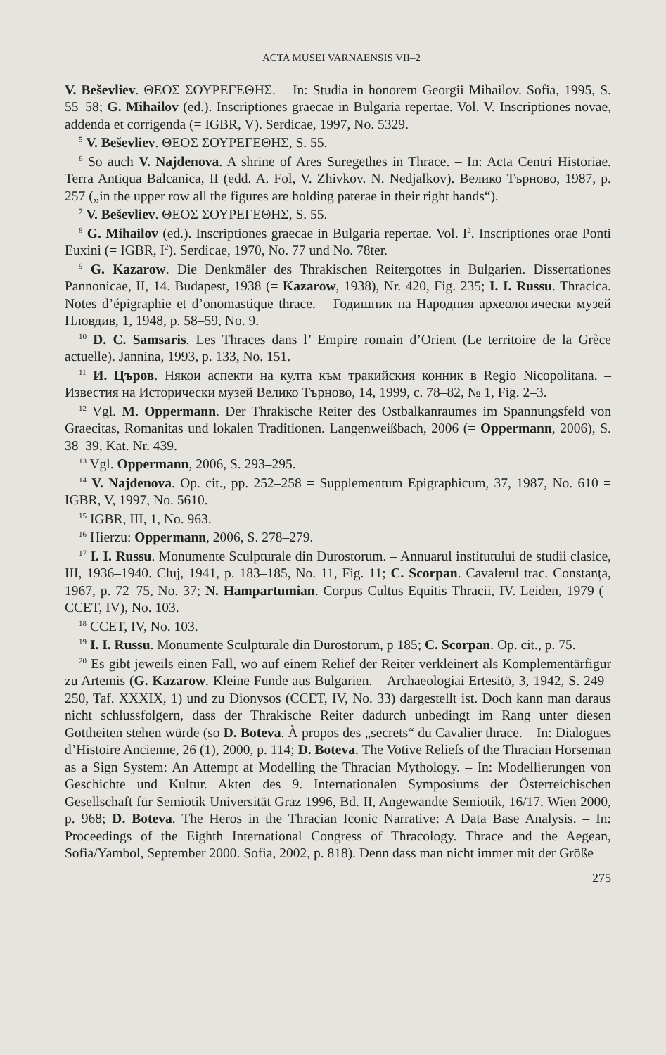ACTA MUSEI VARNAENSIS VII–2
V. Beševliev. ΘΕΟΣ ΣΟΥΡΕΓΕΘΗΣ. – In: Studia in honorem Georgii Mihailov. Sofia, 1995, S. 55–58; G. Mihailov (ed.). Inscriptiones graecae in Bulgaria repertae. Vol. V. Inscriptiones novae, addenda et corrigenda (= IGBR, V). Serdicae, 1997, No. 5329.
<sup>5</sup> V. Beševliev. ΘΕΟΣ ΣΟΥΡΕΓΕΘΗΣ, S. 55.
<sup>6</sup> So auch V. Najdenova. A shrine of Ares Suregethes in Thrace. – In: Acta Centri Historiae. Terra Antiqua Balcanica, II (edd. A. Fol, V. Zhivkov. N. Nedjalkov). Велико Търново, 1987, p. 257 („in the upper row all the figures are holding paterae in their right hands“).
<sup>7</sup> V. Beševliev. ΘΕΟΣ ΣΟΥΡΕΓΕΘΗΣ, S. 55.
<sup>8</sup> G. Mihailov (ed.). Inscriptiones graecae in Bulgaria repertae. Vol. I<sup>2</sup>. Inscriptiones orae Ponti Euxini (= IGBR, I<sup>2</sup>). Serdicae, 1970, No. 77 und No. 78ter.
<sup>9</sup> G. Kazarow. Die Denkmäler des Thrakischen Reitergottes in Bulgarien. Dissertationes Pannonicae, II, 14. Budapest, 1938 (= Kazarow, 1938), Nr. 420, Fig. 235; I. I. Russu. Thracica. Notes d’épigraphie et d’onomastique thrace. – Годишник на Народния археологически музей Пловдив, 1, 1948, p. 58–59, No. 9.
<sup>10</sup> D. C. Samsaris. Les Thraces dans l’ Empire romain d’Orient (Le territoire de la Grèce actuelle). Jannina, 1993, p. 133, No. 151.
<sup>11</sup> И. Църов. Някои аспекти на култа към тракийския конник в Regio Nicopolitana. – Известия на Исторически музей Велико Търново, 14, 1999, с. 78–82, № 1, Fig. 2–3.
<sup>12</sup> Vgl. M. Oppermann. Der Thrakische Reiter des Ostbalkanraumes im Spannungsfeld von Graecitas, Romanitas und lokalen Traditionen. Langenweißbach, 2006 (= Oppermann, 2006), S. 38–39, Kat. Nr. 439.
<sup>13</sup> Vgl. Oppermann, 2006, S. 293–295.
<sup>14</sup> V. Najdenova. Op. cit., pp. 252–258 = Supplementum Epigraphicum, 37, 1987, No. 610 = IGBR, V, 1997, No. 5610.
<sup>15</sup> IGBR, III, 1, No. 963.
<sup>16</sup> Hierzu: Oppermann, 2006, S. 278–279.
<sup>17</sup> I. I. Russu. Monumente Sculpturale din Durostorum. – Annuarul institutului de studii clasice, III, 1936–1940. Cluj, 1941, p. 183–185, No. 11, Fig. 11; C. Scorpan. Cavalerul trac. Constanţa, 1967, p. 72–75, No. 37; N. Hampartumian. Corpus Cultus Equitis Thracii, IV. Leiden, 1979 (= CCET, IV), No. 103.
<sup>18</sup> CCET, IV, No. 103.
<sup>19</sup> I. I. Russu. Monumente Sculpturale din Durostorum, p 185; C. Scorpan. Op. cit., p. 75.
<sup>20</sup> Es gibt jeweils einen Fall, wo auf einem Relief der Reiter verkleinert als Komplementärfigur zu Artemis (G. Kazarow. Kleine Funde aus Bulgarien. – Archaeologiai Ertesitö, 3, 1942, S. 249–250, Taf. XXXIX, 1) und zu Dionysos (CCET, IV, No. 33) dargestellt ist. Doch kann man daraus nicht schlussfolgern, dass der Thrakische Reiter dadurch unbedingt im Rang unter diesen Gottheiten stehen würde (so D. Boteva. À propos des „secrets“ du Cavalier thrace. – In: Dialogues d’Histoire Ancienne, 26 (1), 2000, p. 114; D. Boteva. The Votive Reliefs of the Thracian Horseman as a Sign System: An Attempt at Modelling the Thracian Mythology. – In: Modellierungen von Geschichte und Kultur. Akten des 9. Internationalen Symposiums der Österreichischen Gesellschaft für Semiotik Universität Graz 1996, Bd. II, Angewandte Semiotik, 16/17. Wien 2000, p. 968; D. Boteva. The Heros in the Thracian Iconic Narrative: A Data Base Analysis. – In: Proceedings of the Eighth International Congress of Thracology. Thrace and the Aegean, Sofia/Yambol, September 2000. Sofia, 2002, p. 818). Denn dass man nicht immer mit der Größe
275